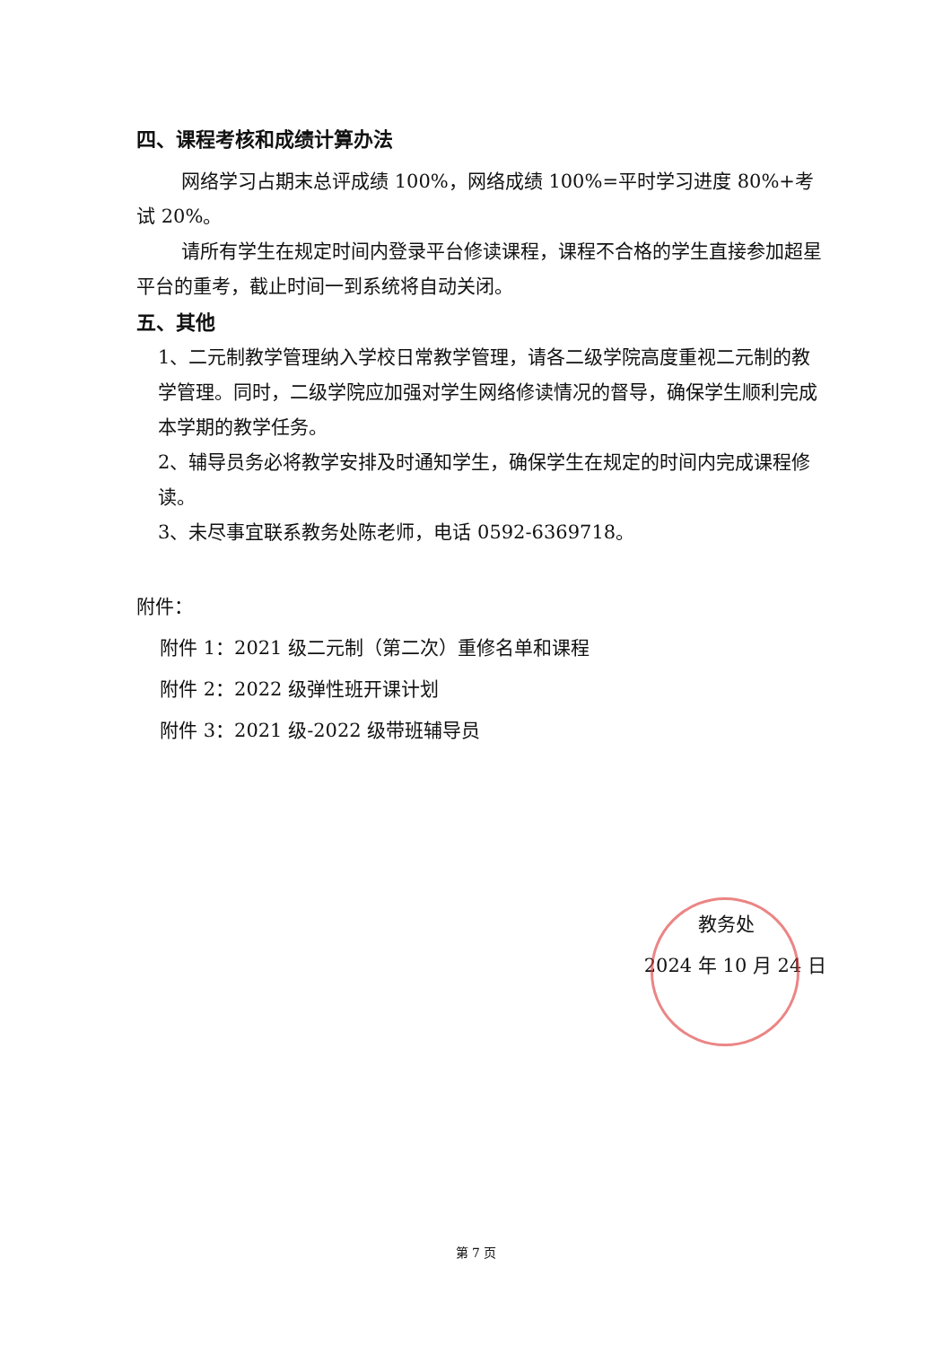四、课程考核和成绩计算办法
网络学习占期末总评成绩 100%，网络成绩 100%=平时学习进度 80%+考试 20%。
请所有学生在规定时间内登录平台修读课程，课程不合格的学生直接参加超星平台的重考，截止时间一到系统将自动关闭。
五、其他
1、二元制教学管理纳入学校日常教学管理，请各二级学院高度重视二元制的教学管理。同时，二级学院应加强对学生网络修读情况的督导，确保学生顺利完成本学期的教学任务。
2、辅导员务必将教学安排及时通知学生，确保学生在规定的时间内完成课程修读。
3、未尽事宜联系教务处陈老师，电话 0592-6369718。
附件：
附件 1：2021 级二元制（第二次）重修名单和课程
附件 2：2022 级弹性班开课计划
附件 3：2021 级-2022 级带班辅导员
教务处
2024 年 10 月 24 日
第 7 页